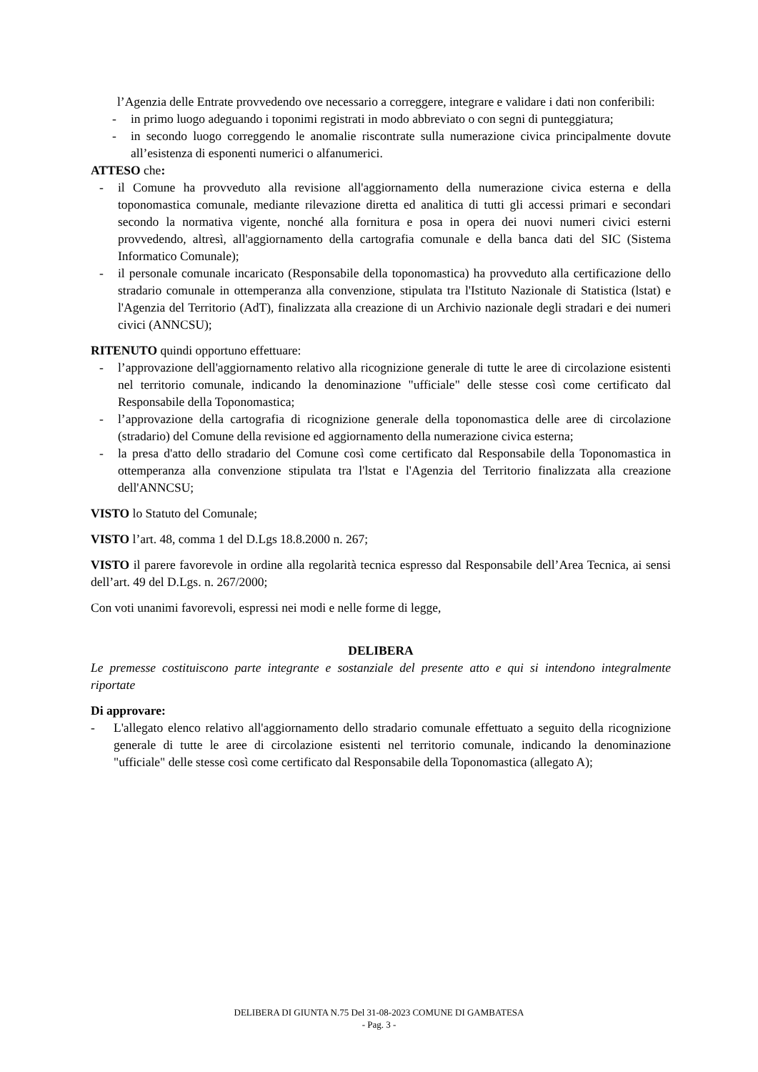l’Agenzia delle Entrate provvedendo ove necessario a correggere, integrare e validare i dati non conferibili:
- in primo luogo adeguando i toponimi registrati in modo abbreviato o con segni di punteggiatura;
- in secondo luogo correggendo le anomalie riscontrate sulla numerazione civica principalmente dovute all’esistenza di esponenti numerici o alfanumerici.
ATTESO che:
- il Comune ha provveduto alla revisione all'aggiornamento della numerazione civica esterna e della toponomastica comunale, mediante rilevazione diretta ed analitica di tutti gli accessi primari e secondari secondo la normativa vigente, nonché alla fornitura e posa in opera dei nuovi numeri civici esterni provvedendo, altresì, all'aggiornamento della cartografia comunale e della banca dati del SIC (Sistema Informatico Comunale);
- il personale comunale incaricato (Responsabile della toponomastica) ha provveduto alla certificazione dello stradario comunale in ottemperanza alla convenzione, stipulata tra l'Istituto Nazionale di Statistica (lstat) e l'Agenzia del Territorio (AdT), finalizzata alla creazione di un Archivio nazionale degli stradari e dei numeri civici (ANNCSU);
RITENUTO quindi opportuno effettuare:
- l’approvazione dell'aggiornamento relativo alla ricognizione generale di tutte le aree di circolazione esistenti nel territorio comunale, indicando la denominazione "ufficiale" delle stesse così come certificato dal Responsabile della Toponomastica;
- l’approvazione della cartografia di ricognizione generale della toponomastica delle aree di circolazione (stradario) del Comune della revisione ed aggiornamento della numerazione civica esterna;
- la presa d'atto dello stradario del Comune così come certificato dal Responsabile della Toponomastica in ottemperanza alla convenzione stipulata tra l'lstat e l'Agenzia del Territorio finalizzata alla creazione dell'ANNCSU;
VISTO lo Statuto del Comunale;
VISTO l’art. 48, comma 1 del D.Lgs 18.8.2000 n. 267;
VISTO il parere favorevole in ordine alla regolarità tecnica espresso dal Responsabile dell’Area Tecnica, ai sensi dell’art. 49 del D.Lgs. n. 267/2000;
Con voti unanimi favorevoli, espressi nei modi e nelle forme di legge,
DELIBERA
Le premesse costituiscono parte integrante e sostanziale del presente atto e qui si intendono integralmente riportate
Di approvare:
- L'allegato elenco relativo all'aggiornamento dello stradario comunale effettuato a seguito della ricognizione generale di tutte le aree di circolazione esistenti nel territorio comunale, indicando la denominazione "ufficiale" delle stesse così come certificato dal Responsabile della Toponomastica (allegato A);
DELIBERA DI GIUNTA N.75 Del 31-08-2023 COMUNE DI GAMBATESA
- Pag. 3 -